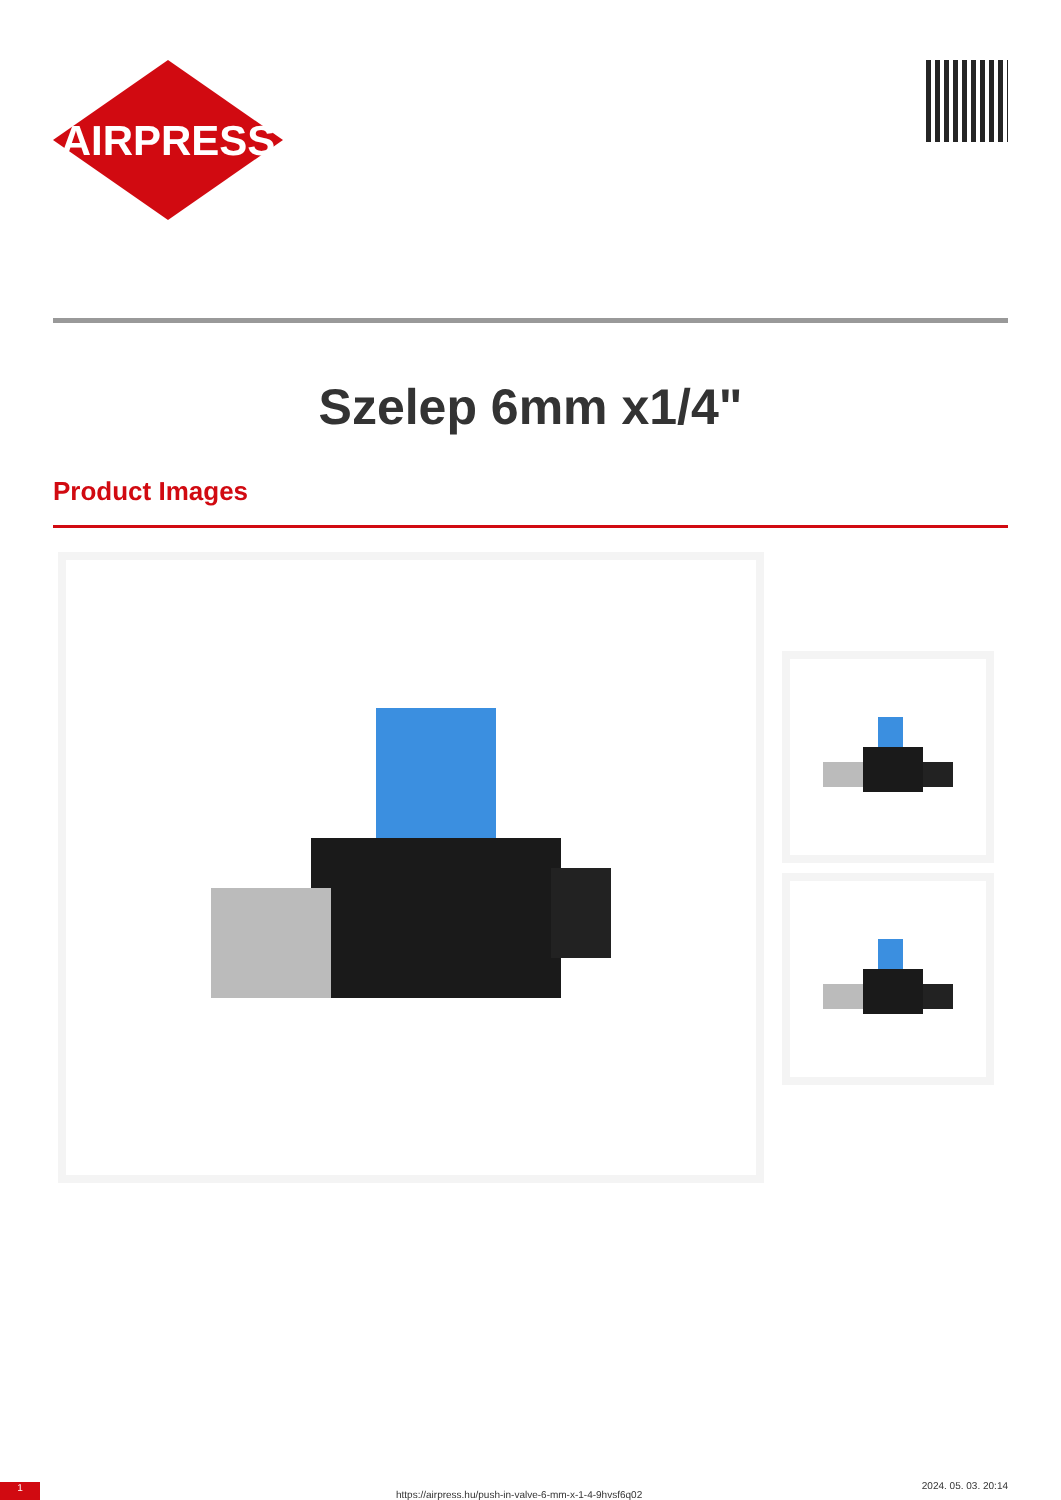AIRPRESS
Szelep 6mm x1/4"
Product Images
1
https://airpress.hu/push-in-valve-6-mm-x-1-4-9hvsf6q02
2024. 05. 03. 20:14